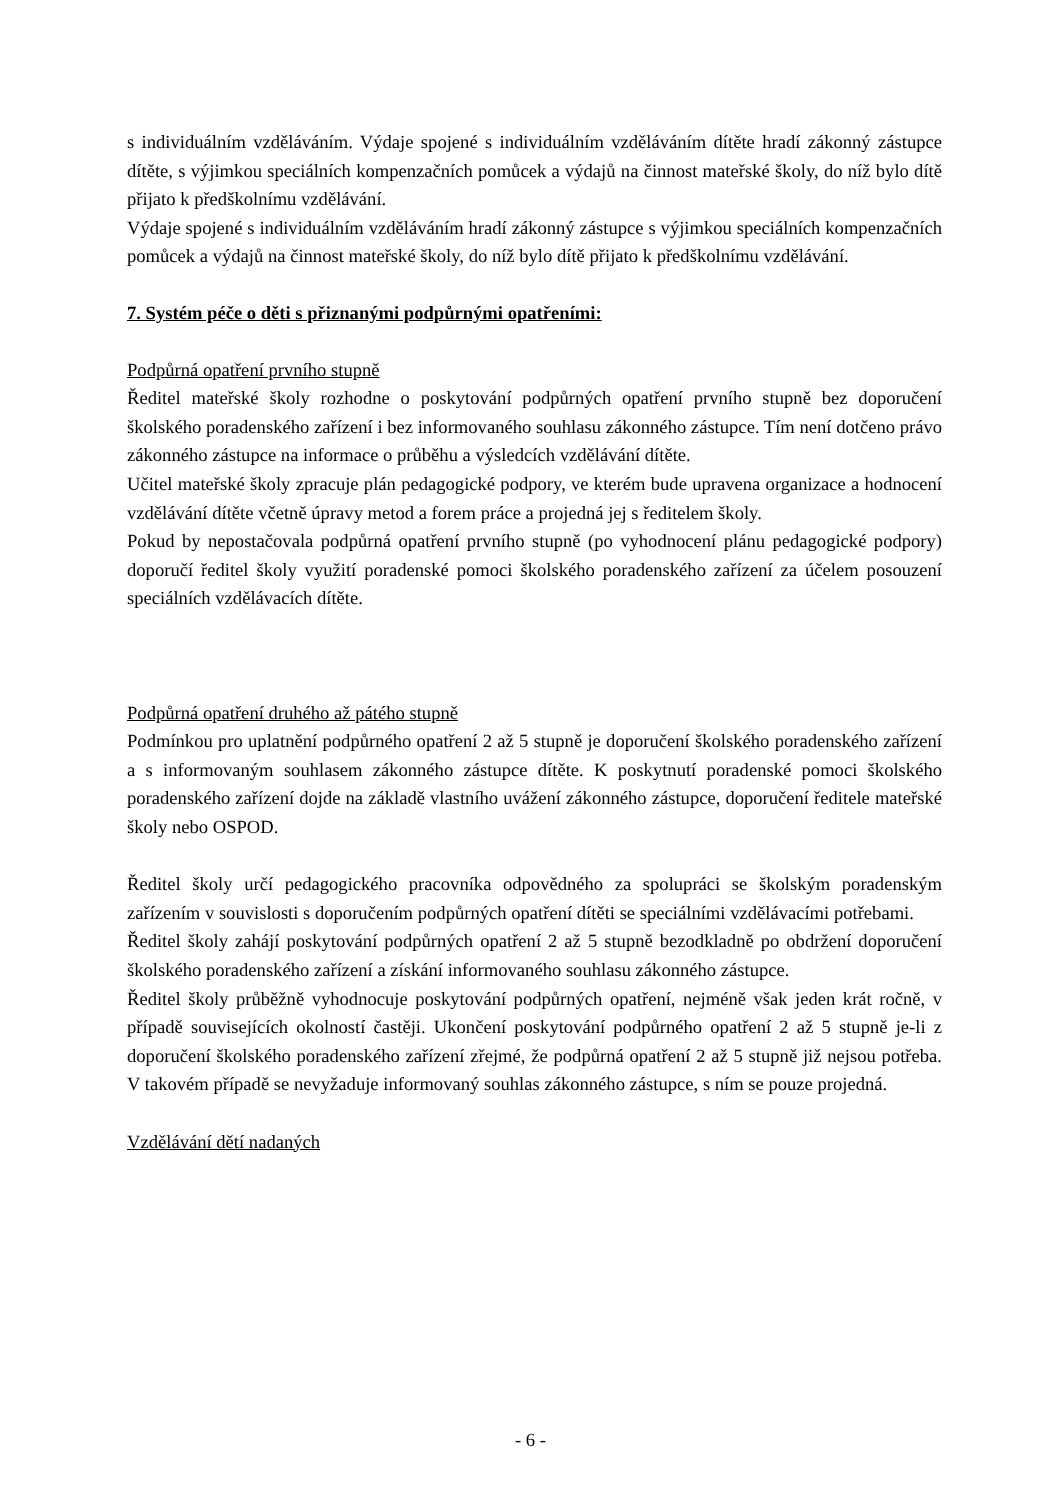s individuálním vzděláváním. Výdaje spojené s individuálním vzděláváním dítěte hradí zákonný zástupce dítěte, s výjimkou speciálních kompenzačních pomůcek a výdajů na činnost mateřské školy, do níž bylo dítě přijato k předškolnímu vzdělávání.
Výdaje spojené s individuálním vzděláváním hradí zákonný zástupce s výjimkou speciálních kompenzačních pomůcek a výdajů na činnost mateřské školy, do níž bylo dítě přijato k předškolnímu vzdělávání.
7. Systém péče o děti s přiznanými podpůrnými opatřeními:
Podpůrná opatření prvního stupně
Ředitel mateřské školy rozhodne o poskytování podpůrných opatření prvního stupně bez doporučení školského poradenského zařízení i bez informovaného souhlasu zákonného zástupce. Tím není dotčeno právo zákonného zástupce na informace o průběhu a výsledcích vzdělávání dítěte.
Učitel mateřské školy zpracuje plán pedagogické podpory, ve kterém bude upravena organizace a hodnocení vzdělávání dítěte včetně úpravy metod a forem práce a projedná jej s ředitelem školy.
Pokud by nepostačovala podpůrná opatření prvního stupně (po vyhodnocení plánu pedagogické podpory) doporučí ředitel školy využití poradenské pomoci školského poradenského zařízení za účelem posouzení speciálních vzdělávacích dítěte.
Podpůrná opatření druhého až pátého stupně
Podmínkou pro uplatnění podpůrného opatření 2 až 5 stupně je doporučení školského poradenského zařízení a s informovaným souhlasem zákonného zástupce dítěte. K poskytnutí poradenské pomoci školského poradenského zařízení dojde na základě vlastního uvážení zákonného zástupce, doporučení ředitele mateřské školy nebo OSPOD.
Ředitel školy určí pedagogického pracovníka odpovědného za spolupráci se školským poradenským zařízením v souvislosti s doporučením podpůrných opatření dítěti se speciálními vzdělávacími potřebami.
Ředitel školy zahájí poskytování podpůrných opatření 2 až 5 stupně bezodkladně po obdržení doporučení školského poradenského zařízení a získání informovaného souhlasu zákonného zástupce.
Ředitel školy průběžně vyhodnocuje poskytování podpůrných opatření, nejméně však jeden krát ročně, v případě souvisejících okolností častěji. Ukončení poskytování podpůrného opatření 2 až 5 stupně je-li z doporučení školského poradenského zařízení zřejmé, že podpůrná opatření 2 až 5 stupně již nejsou potřeba. V takovém případě se nevyžaduje informovaný souhlas zákonného zástupce, s ním se pouze projedná.
Vzdělávání dětí nadaných
- 6 -